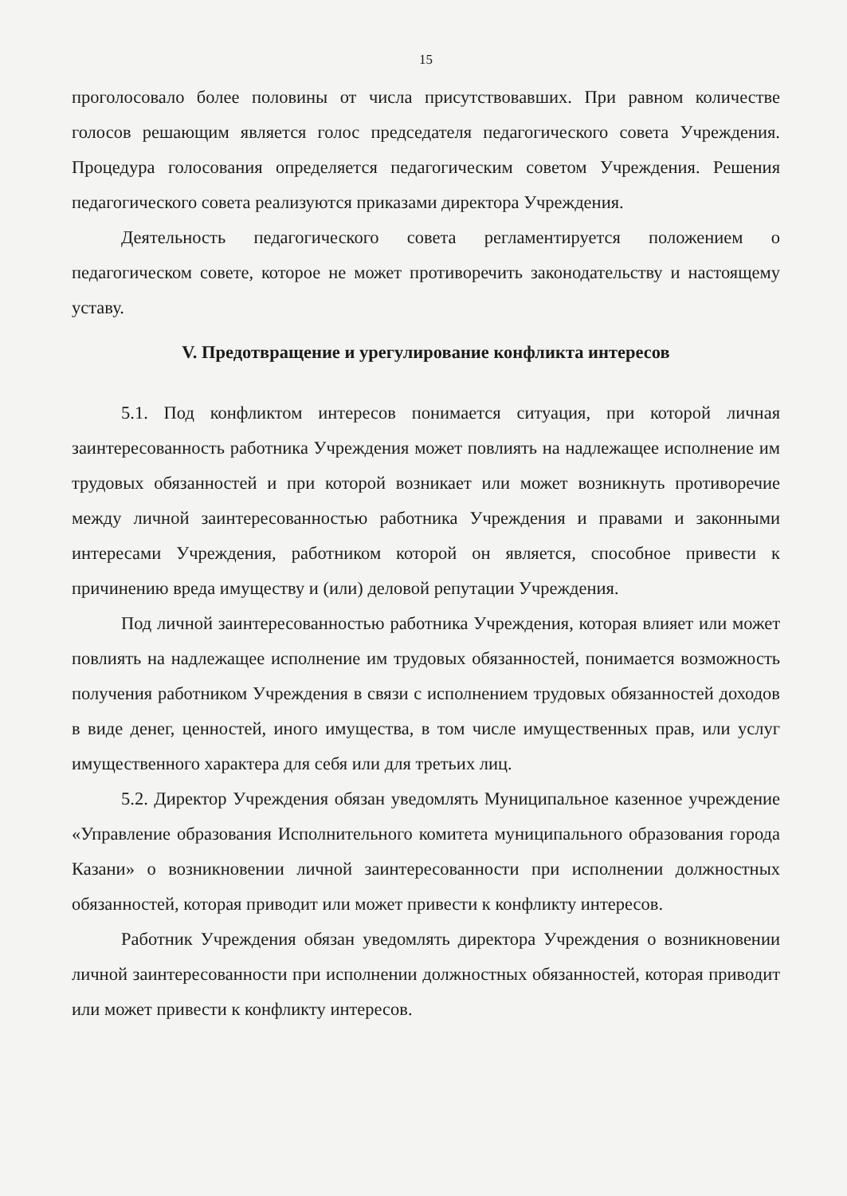15
проголосовало более половины от числа присутствовавших. При равном количестве голосов решающим является голос председателя педагогического совета Учреждения. Процедура голосования определяется педагогическим советом Учреждения. Решения педагогического совета реализуются приказами директора Учреждения.
Деятельность педагогического совета регламентируется положением о педагогическом совете, которое не может противоречить законодательству и настоящему уставу.
V. Предотвращение и урегулирование конфликта интересов
5.1. Под конфликтом интересов понимается ситуация, при которой личная заинтересованность работника Учреждения может повлиять на надлежащее исполнение им трудовых обязанностей и при которой возникает или может возникнуть противоречие между личной заинтересованностью работника Учреждения и правами и законными интересами Учреждения, работником которой он является, способное привести к причинению вреда имуществу и (или) деловой репутации Учреждения.
Под личной заинтересованностью работника Учреждения, которая влияет или может повлиять на надлежащее исполнение им трудовых обязанностей, понимается возможность получения работником Учреждения в связи с исполнением трудовых обязанностей доходов в виде денег, ценностей, иного имущества, в том числе имущественных прав, или услуг имущественного характера для себя или для третьих лиц.
5.2. Директор Учреждения обязан уведомлять Муниципальное казенное учреждение «Управление образования Исполнительного комитета муниципального образования города Казани» о возникновении личной заинтересованности при исполнении должностных обязанностей, которая приводит или может привести к конфликту интересов.
Работник Учреждения обязан уведомлять директора Учреждения о возникновении личной заинтересованности при исполнении должностных обязанностей, которая приводит или может привести к конфликту интересов.